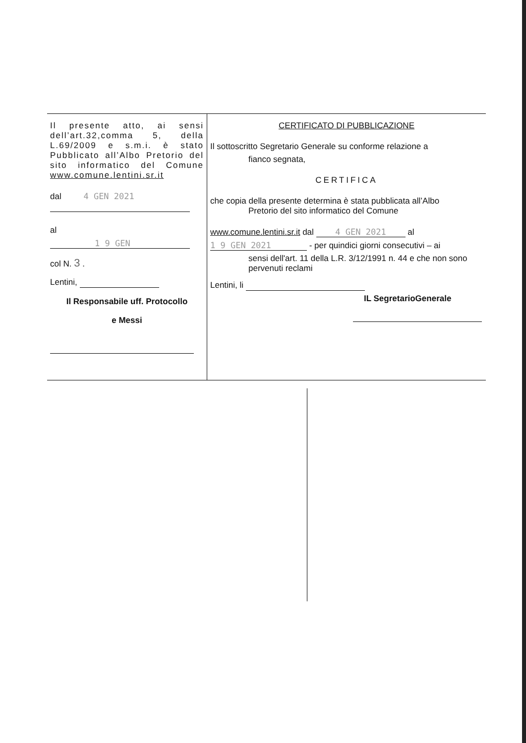| Il presente atto, ai sensi dell’art.32,comma 5, della L.69/2009 e s.m.i. è stato Pubblicato all’Albo Pretorio del sito informatico del Comune www.comune.lentini.sr.it dal 4 GEN 2021 al 1 9 GEN col N. 3 . Lentini, Il Responsabile uff. Protocollo e Messi | CERTIFICATO DI PUBBLICAZIONE Il sottoscritto Segretario Generale su conforme relazione a fianco segnata, CERTIFICA che copia della presente determina è stata pubblicata all’Albo Pretorio del sito informatico del Comune www.comune.lentini.sr.it dal 4 GEN 2021 al 1 9 GEN 2021 - per quindici giorni consecutivi – ai sensi dell'art. 11 della L.R. 3/12/1991 n. 44 e che non sono pervenuti reclami Lentini, li IL SegretarioGenerale |